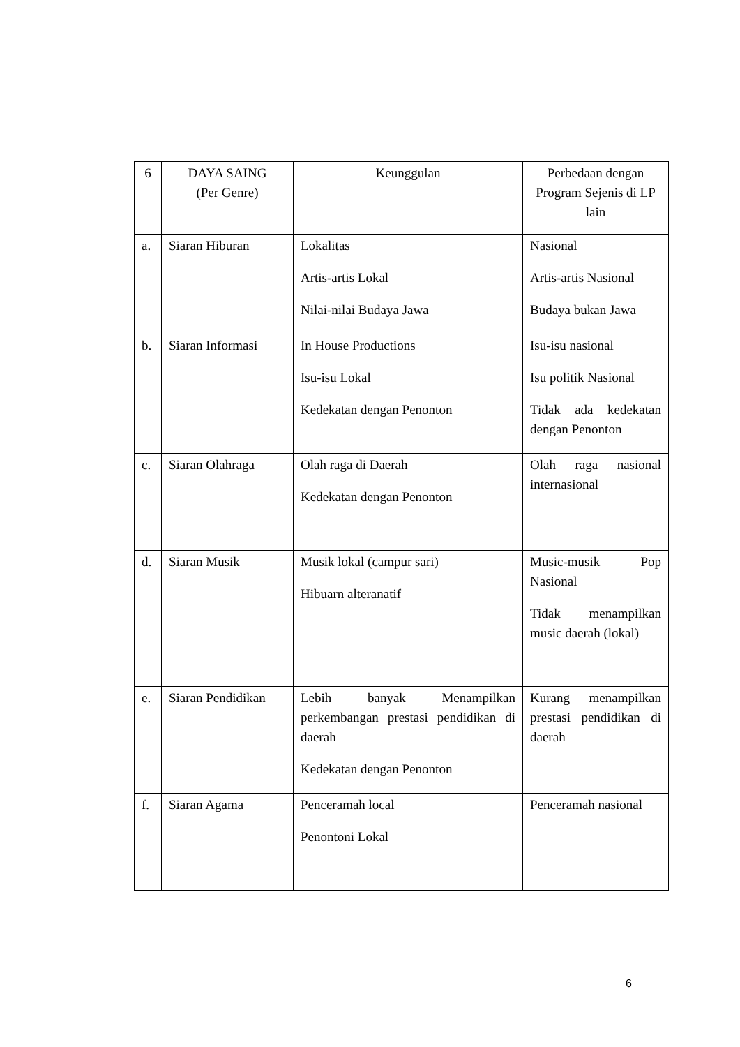| 6 | DAYA SAING (Per Genre) | Keunggulan | Perbedaan dengan Program Sejenis di LP lain |
| a. | Siaran Hiburan | Lokalitas Artis-artis Lokal Nilai-nilai Budaya Jawa | Nasional Artis-artis Nasional Budaya bukan Jawa |
| b. | Siaran Informasi | In House Productions Isu-isu Lokal Kedekatan dengan Penonton | Isu-isu nasional Isu politik Nasional Tidak ada kedekatan dengan Penonton |
| c. | Siaran Olahraga | Olah raga di Daerah Kedekatan dengan Penonton | Olah raga nasional internasional |
| d. | Siaran Musik | Musik lokal (campur sari) Hibuarn alteranatif | Music-musik Pop Nasional Tidak menampilkan music daerah (lokal) |
| e. | Siaran Pendidikan | Lebih banyak Menampilkan perkembangan prestasi pendidikan di daerah Kedekatan dengan Penonton | Kurang menampilkan prestasi pendidikan di daerah |
| f. | Siaran Agama | Penceramah local Penontoni Lokal | Penceramah nasional |
6